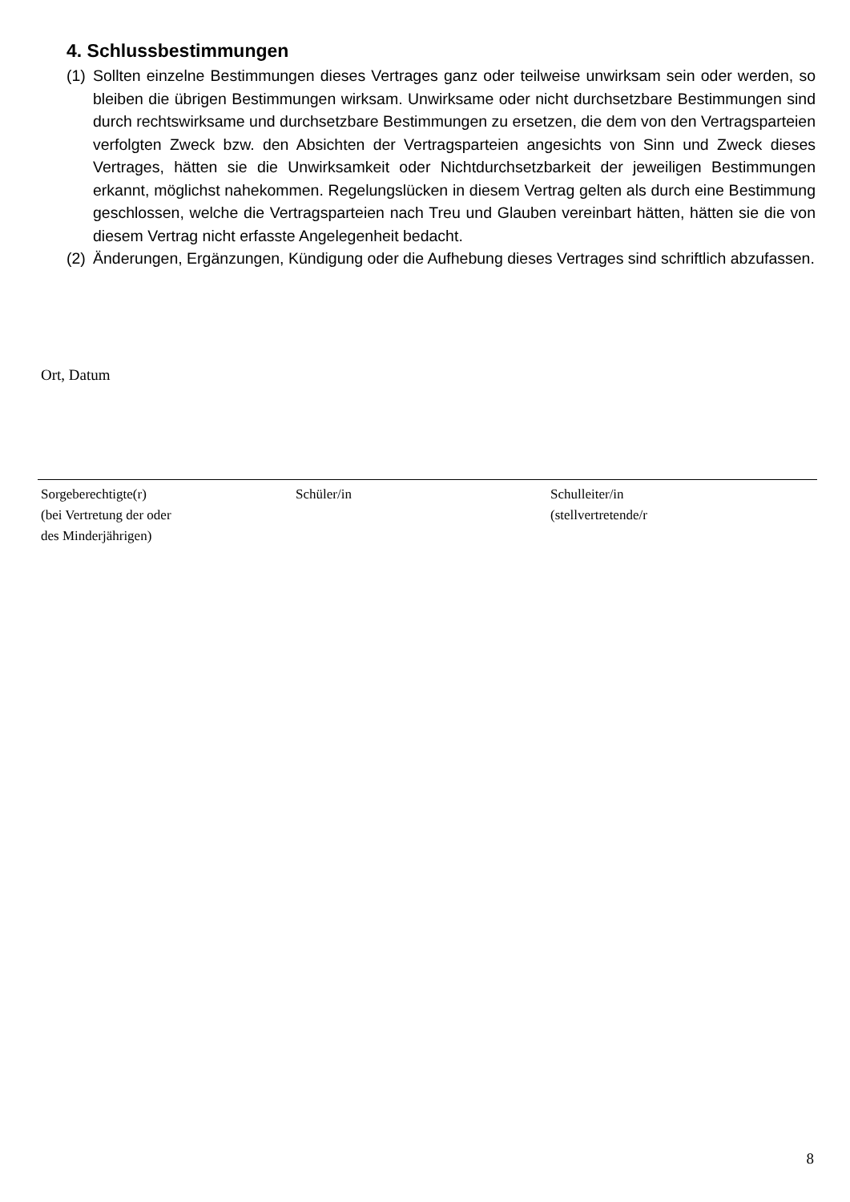4. Schlussbestimmungen
(1) Sollten einzelne Bestimmungen dieses Vertrages ganz oder teilweise unwirksam sein oder werden, so bleiben die übrigen Bestimmungen wirksam. Unwirksame oder nicht durchsetzbare Bestimmungen sind durch rechtswirksame und durchsetzbare Bestimmungen zu ersetzen, die dem von den Vertragsparteien verfolgten Zweck bzw. den Absichten der Vertragsparteien angesichts von Sinn und Zweck dieses Vertrages, hätten sie die Unwirksamkeit oder Nichtdurchsetzbarkeit der jeweiligen Bestimmungen erkannt, möglichst nahekommen. Regelungslücken in diesem Vertrag gelten als durch eine Bestimmung geschlossen, welche die Vertragsparteien nach Treu und Glauben vereinbart hätten, hätten sie die von diesem Vertrag nicht erfasste Angelegenheit bedacht.
(2) Änderungen, Ergänzungen, Kündigung oder die Aufhebung dieses Vertrages sind schriftlich abzufassen.
Ort, Datum
Sorgeberechtigte(r)
(bei Vertretung der oder
des Minderjährigen)
Schüler/in Schulleiter/in
(stellvertretende/r
8